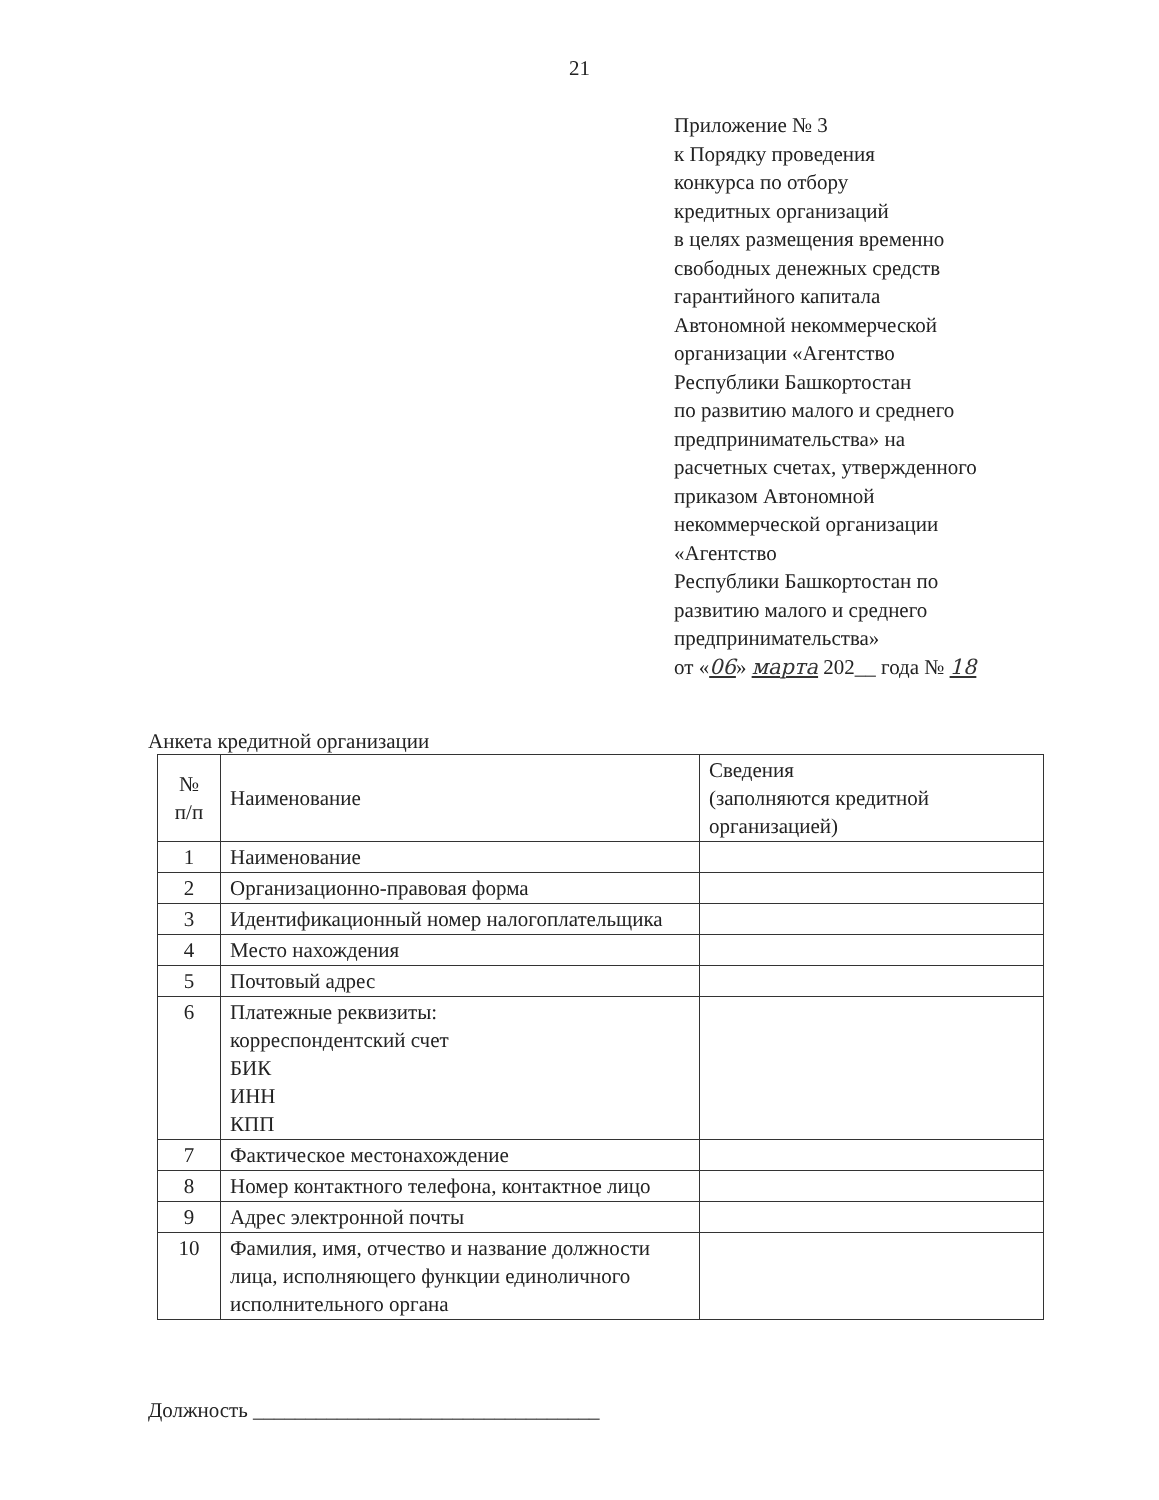21
Приложение № 3
к Порядку проведения
конкурса по отбору
кредитных организаций
в целях размещения временно
свободных денежных средств
гарантийного капитала
Автономной некоммерческой
организации «Агентство
Республики Башкортостан
по развитию малого и среднего
предпринимательства» на
расчетных счетах, утвержденного
приказом Автономной
некоммерческой организации
«Агентство
Республики Башкортостан по
развитию малого и среднего
предпринимательства»
от «06» марта 202__ года № 18
Анкета кредитной организации
| № п/п | Наименование | Сведения (заполняются кредитной организацией) |
| --- | --- | --- |
| 1 | Наименование | |
| 2 | Организационно-правовая форма | |
| 3 | Идентификационный номер налогоплательщика | |
| 4 | Место нахождения | |
| 5 | Почтовый адрес | |
| 6 | Платежные реквизиты: корреспондентский счет БИК ИНН КПП | |
| 7 | Фактическое местонахождение | |
| 8 | Номер контактного телефона, контактное лицо | |
| 9 | Адрес электронной почты | |
| 10 | Фамилия, имя, отчество и название должности лица, исполняющего функции единоличного исполнительного органа | |
Должность _________________________________